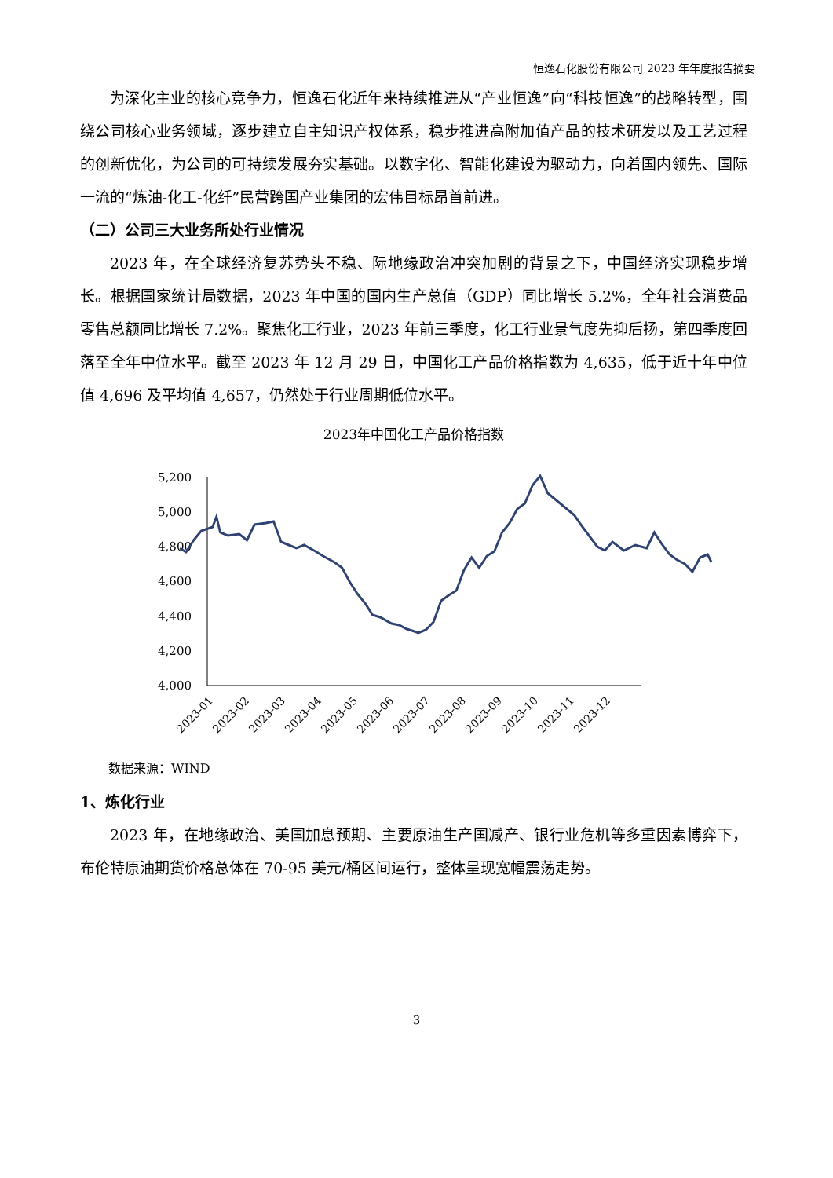恒逸石化股份有限公司 2023 年年度报告摘要
为深化主业的核心竞争力，恒逸石化近年来持续推进从“产业恒逸”向“科技恒逸”的战略转型，围绕公司核心业务领域，逐步建立自主知识产权体系，稳步推进高附加值产品的技术研发以及工艺过程的创新优化，为公司的可持续发展夯实基础。以数字化、智能化建设为驱动力，向着国内领先、国际一流的“炼油-化工-化纤”民营跨国产业集团的宏伟目标昂首前进。
（二）公司三大业务所处行业情况
2023 年，在全球经济复苏势头不稳、际地缘政治冲突加剧的背景之下，中国经济实现稳步增长。根据国家统计局数据，2023 年中国的国内生产总值（GDP）同比增长 5.2%，全年社会消费品零售总额同比增长 7.2%。聚焦化工行业，2023 年前三季度，化工行业景气度先抑后扬，第四季度回落至全年中位水平。截至 2023 年 12 月 29 日，中国化工产品价格指数为 4,635，低于近十年中位值 4,696 及平均值 4,657，仍然处于行业周期低位水平。
2023年中国化工产品价格指数
5,200
5,000
4,800
4,600
4,400
4,200
4,000
2023-01
2023-02
2023-03
2023-04
2023-05
2023-06
2023-07
2023-08
2023-09
2023-10
2023-11
2023-12
数据来源：WIND
1、炼化行业
2023 年，在地缘政治、美国加息预期、主要原油生产国减产、银行业危机等多重因素博弈下，布伦特原油期货价格总体在 70-95 美元/桶区间运行，整体呈现宽幅震荡走势。
3